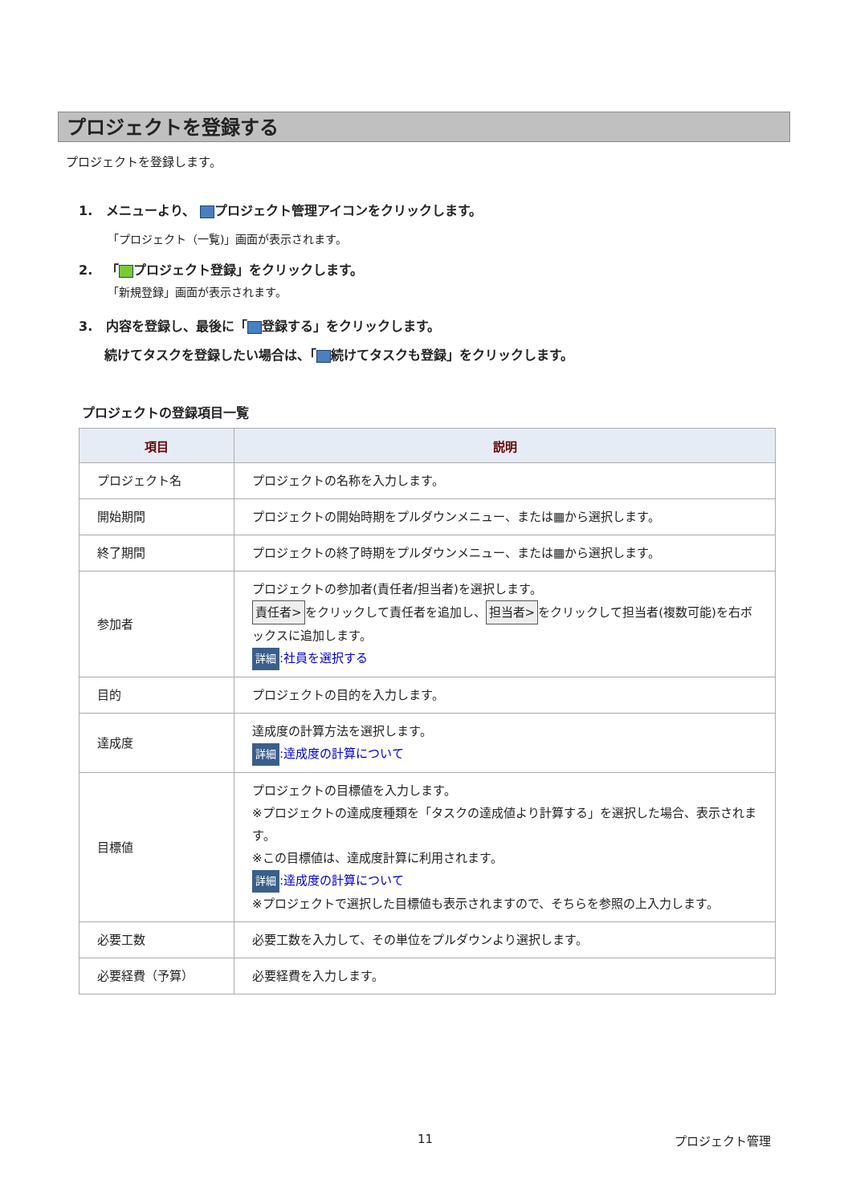プロジェクトを登録する
プロジェクトを登録します。
1. メニューより、 プロジェクト管理アイコンをクリックします。
「プロジェクト（一覧)」画面が表示されます。
2. 「 プロジェクト登録」をクリックします。
「新規登録」画面が表示されます。
3. 内容を登録し、最後に「 登録する」をクリックします。
続けてタスクを登録したい場合は、「 続けてタスクも登録」をクリックします。
プロジェクトの登録項目一覧
| 項目 | 説明 |
| --- | --- |
| プロジェクト名 | プロジェクトの名称を入力します。 |
| 開始期間 | プロジェクトの開始時期をプルダウンメニュー、または▦から選択します。 |
| 終了期間 | プロジェクトの終了時期をプルダウンメニュー、または▦から選択します。 |
| 参加者 | プロジェクトの参加者(責任者/担当者)を選択します。 責任者> をクリックして責任者を追加し、 担当者> をクリックして担当者(複数可能)を右ボックスに追加します。 詳細 : 社員を選択する |
| 目的 | プロジェクトの目的を入力します。 |
| 達成度 | 達成度の計算方法を選択します。 詳細 : 達成度の計算について |
| 目標値 | プロジェクトの目標値を入力します。 ※プロジェクトの達成度種類を「タスクの達成値より計算する」を選択した場合、表示されます。 ※この目標値は、達成度計算に利用されます。 詳細 : 達成度の計算について ※プロジェクトで選択した目標値も表示されますので、そちらを参照の上入力します。 |
| 必要工数 | 必要工数を入力して、その単位をプルダウンより選択します。 |
| 必要経費（予算） | 必要経費を入力します。 |
11 プロジェクト管理